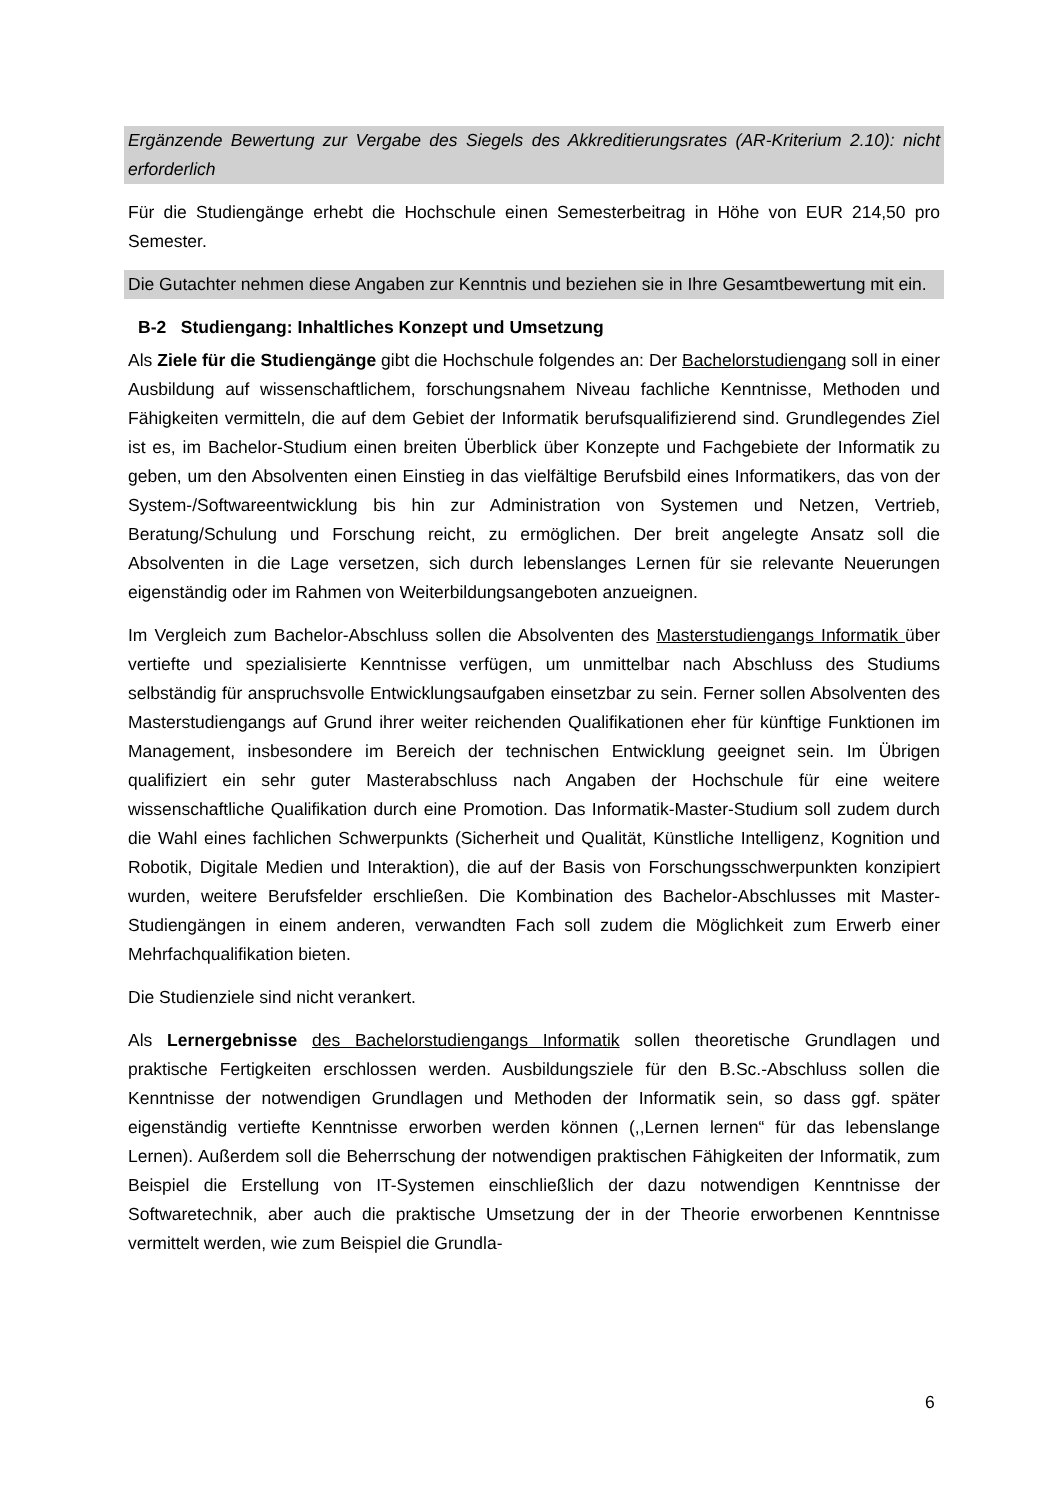Ergänzende Bewertung zur Vergabe des Siegels des Akkreditierungsrates (AR-Kriterium 2.10): nicht erforderlich
Für die Studiengänge erhebt die Hochschule einen Semesterbeitrag in Höhe von EUR 214,50 pro Semester.
Die Gutachter nehmen diese Angaben zur Kenntnis und beziehen sie in Ihre Gesamtbewertung mit ein.
B-2 Studiengang: Inhaltliches Konzept und Umsetzung
Als Ziele für die Studiengänge gibt die Hochschule folgendes an: Der Bachelorstudiengang soll in einer Ausbildung auf wissenschaftlichem, forschungsnahem Niveau fachliche Kenntnisse, Methoden und Fähigkeiten vermitteln, die auf dem Gebiet der Informatik berufsqualifizierend sind. Grundlegendes Ziel ist es, im Bachelor-Studium einen breiten Überblick über Konzepte und Fachgebiete der Informatik zu geben, um den Absolventen einen Einstieg in das vielfältige Berufsbild eines Informatikers, das von der System-/Softwareentwicklung bis hin zur Administration von Systemen und Netzen, Vertrieb, Beratung/Schulung und Forschung reicht, zu ermöglichen. Der breit angelegte Ansatz soll die Absolventen in die Lage versetzen, sich durch lebenslanges Lernen für sie relevante Neuerungen eigenständig oder im Rahmen von Weiterbildungsangeboten anzueignen.
Im Vergleich zum Bachelor-Abschluss sollen die Absolventen des Masterstudiengangs Informatik über vertiefte und spezialisierte Kenntnisse verfügen, um unmittelbar nach Abschluss des Studiums selbständig für anspruchsvolle Entwicklungsaufgaben einsetzbar zu sein. Ferner sollen Absolventen des Masterstudiengangs auf Grund ihrer weiter reichenden Qualifikationen eher für künftige Funktionen im Management, insbesondere im Bereich der technischen Entwicklung geeignet sein. Im Übrigen qualifiziert ein sehr guter Masterabschluss nach Angaben der Hochschule für eine weitere wissenschaftliche Qualifikation durch eine Promotion. Das Informatik-Master-Studium soll zudem durch die Wahl eines fachlichen Schwerpunkts (Sicherheit und Qualität, Künstliche Intelligenz, Kognition und Robotik, Digitale Medien und Interaktion), die auf der Basis von Forschungsschwerpunkten konzipiert wurden, weitere Berufsfelder erschließen. Die Kombination des Bachelor-Abschlusses mit Master-Studiengängen in einem anderen, verwandten Fach soll zudem die Möglichkeit zum Erwerb einer Mehrfachqualifikation bieten.
Die Studienziele sind nicht verankert.
Als Lernergebnisse des Bachelorstudiengangs Informatik sollen theoretische Grundlagen und praktische Fertigkeiten erschlossen werden. Ausbildungsziele für den B.Sc.-Abschluss sollen die Kenntnisse der notwendigen Grundlagen und Methoden der Informatik sein, so dass ggf. später eigenständig vertiefte Kenntnisse erworben werden können (,,Lernen lernen“ für das lebenslange Lernen). Außerdem soll die Beherrschung der notwendigen praktischen Fähigkeiten der Informatik, zum Beispiel die Erstellung von IT-Systemen einschließlich der dazu notwendigen Kenntnisse der Softwaretechnik, aber auch die praktische Umsetzung der in der Theorie erworbenen Kenntnisse vermittelt werden, wie zum Beispiel die Grundla-
6